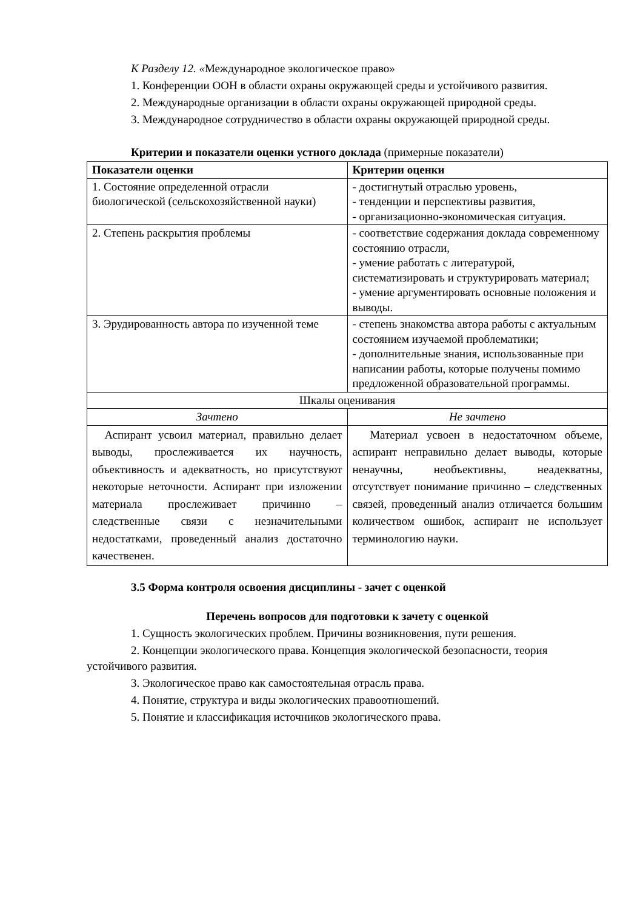К Разделу 12. «Международное экологическое право»
1. Конференции ООН в области охраны окружающей среды и устойчивого развития.
2. Международные организации в области охраны окружающей природной среды.
3. Международное сотрудничество в области охраны окружающей природной среды.
Критерии и показатели оценки устного доклада (примерные показатели)
| Показатели оценки | Критерии оценки |
| --- | --- |
| 1. Состояние определенной отрасли биологической (сельскохозяйственной науки) | - достигнутый отраслью уровень, - тенденции и перспективы развития, - организационно-экономическая ситуация. |
| 2. Степень раскрытия проблемы | - соответствие содержания доклада современному состоянию отрасли, - умение работать с литературой, систематизировать и структурировать материал; - умение аргументировать основные положения и выводы. |
| 3. Эрудированность автора по изученной теме | - степень знакомства автора работы с актуальным состоянием изучаемой проблематики; - дополнительные знания, использованные при написании работы, которые получены помимо предложенной образовательной программы. |
| Шкалы оценивания | |
| Зачтено | Не зачтено |
| Аспирант усвоил материал, правильно делает выводы, прослеживается их научность, объективность и адекватность, но присутствуют некоторые неточности. Аспирант при изложении материала прослеживает причинно – следственные связи с незначительными недостатками, проведенный анализ достаточно качественен. | Материал усвоен в недостаточном объеме, аспирант неправильно делает выводы, которые ненаучны, необъективны, неадекватны, отсутствует понимание причинно – следственных связей, проведенный анализ отличается большим количеством ошибок, аспирант не использует терминологию науки. |
3.5 Форма контроля освоения дисциплины - зачет с оценкой
Перечень вопросов для подготовки к зачету с оценкой
1. Сущность экологических проблем. Причины возникновения, пути решения.
2. Концепции экологического права. Концепция экологической безопасности, теория устойчивого развития.
3. Экологическое право как самостоятельная отрасль права.
4. Понятие, структура и виды экологических правоотношений.
5. Понятие и классификация источников экологического права.